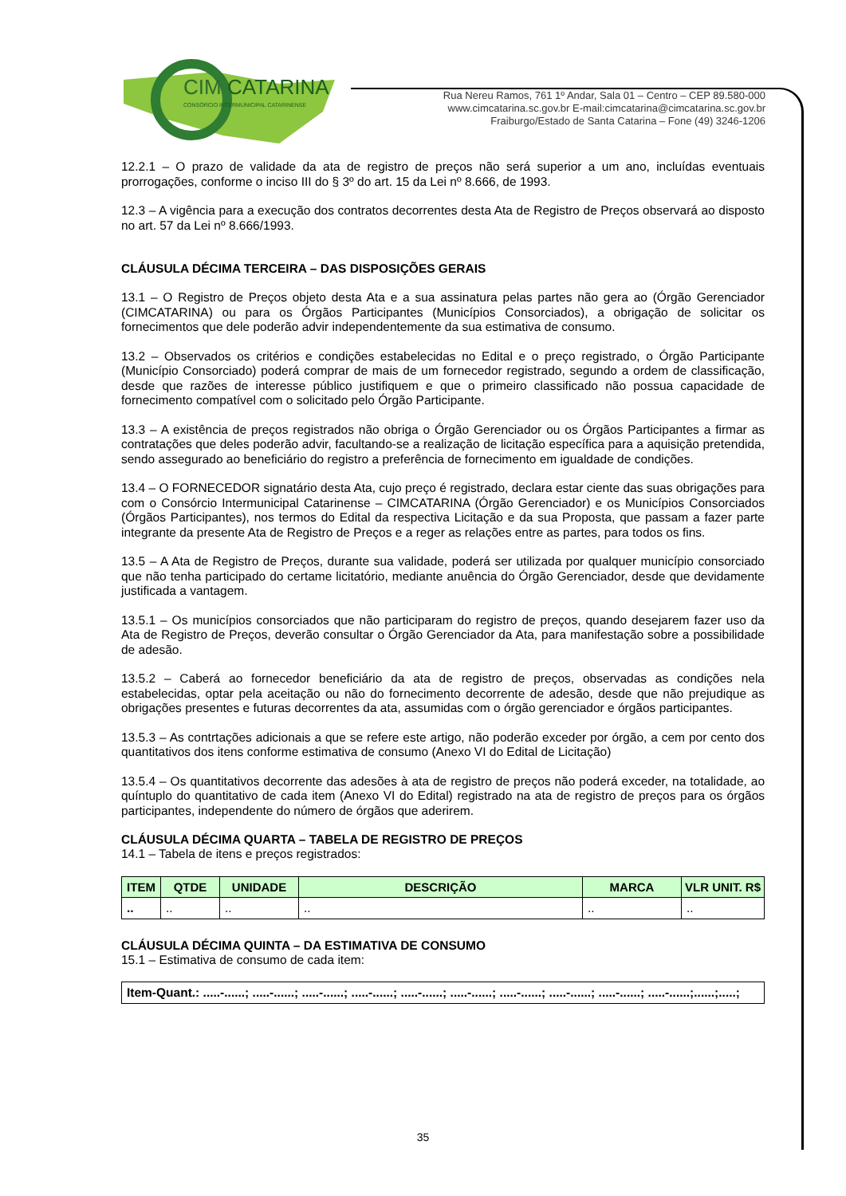CIM
CATARINA
CONSÓRCIO INTERMUNICIPAL CATARINENSE
Rua Nereu Ramos, 761 1º Andar, Sala 01 – Centro – CEP 89.580-000
www.cimcatarina.sc.gov.br E-mail:cimcatarina@cimcatarina.sc.gov.br
Fraiburgo/Estado de Santa Catarina – Fone (49) 3246-1206
12.2.1 – O prazo de validade da ata de registro de preços não será superior a um ano, incluídas eventuais prorrogações, conforme o inciso III do § 3º do art. 15 da Lei nº 8.666, de 1993.
12.3 – A vigência para a execução dos contratos decorrentes desta Ata de Registro de Preços observará ao disposto no art. 57 da Lei nº 8.666/1993.
CLÁUSULA DÉCIMA TERCEIRA – DAS DISPOSIÇÕES GERAIS
13.1 – O Registro de Preços objeto desta Ata e a sua assinatura pelas partes não gera ao (Órgão Gerenciador (CIMCATARINA) ou para os Órgãos Participantes (Municípios Consorciados), a obrigação de solicitar os fornecimentos que dele poderão advir independentemente da sua estimativa de consumo.
13.2 – Observados os critérios e condições estabelecidas no Edital e o preço registrado, o Órgão Participante (Município Consorciado) poderá comprar de mais de um fornecedor registrado, segundo a ordem de classificação, desde que razões de interesse público justifiquem e que o primeiro classificado não possua capacidade de fornecimento compatível com o solicitado pelo Órgão Participante.
13.3 – A existência de preços registrados não obriga o Órgão Gerenciador ou os Órgãos Participantes a firmar as contratações que deles poderão advir, facultando-se a realização de licitação específica para a aquisição pretendida, sendo assegurado ao beneficiário do registro a preferência de fornecimento em igualdade de condições.
13.4 – O FORNECEDOR signatário desta Ata, cujo preço é registrado, declara estar ciente das suas obrigações para com o Consórcio Intermunicipal Catarinense – CIMCATARINA (Órgão Gerenciador) e os Municípios Consorciados (Órgãos Participantes), nos termos do Edital da respectiva Licitação e da sua Proposta, que passam a fazer parte integrante da presente Ata de Registro de Preços e a reger as relações entre as partes, para todos os fins.
13.5 – A Ata de Registro de Preços, durante sua validade, poderá ser utilizada por qualquer município consorciado que não tenha participado do certame licitatório, mediante anuência do Órgão Gerenciador, desde que devidamente justificada a vantagem.
13.5.1 – Os municípios consorciados que não participaram do registro de preços, quando desejarem fazer uso da Ata de Registro de Preços, deverão consultar o Órgão Gerenciador da Ata, para manifestação sobre a possibilidade de adesão.
13.5.2 – Caberá ao fornecedor beneficiário da ata de registro de preços, observadas as condições nela estabelecidas, optar pela aceitação ou não do fornecimento decorrente de adesão, desde que não prejudique as obrigações presentes e futuras decorrentes da ata, assumidas com o órgão gerenciador e órgãos participantes.
13.5.3 – As contrtações adicionais a que se refere este artigo, não poderão exceder por órgão, a cem por cento dos quantitativos dos itens conforme estimativa de consumo (Anexo VI do Edital de Licitação)
13.5.4 – Os quantitativos decorrente das adesões à ata de registro de preços não poderá exceder, na totalidade, ao quíntuplo do quantitativo de cada item (Anexo VI do Edital) registrado na ata de registro de preços para os órgãos participantes, independente do número de órgãos que aderirem.
CLÁUSULA DÉCIMA QUARTA – TABELA DE REGISTRO DE PREÇOS
14.1 – Tabela de itens e preços registrados:
| ITEM | QTDE | UNIDADE | DESCRIÇÃO | MARCA | VLR UNIT. R$ |
| --- | --- | --- | --- | --- | --- |
| .. | .. | .. | .. | .. | .. |
CLÁUSULA DÉCIMA QUINTA – DA ESTIMATIVA DE CONSUMO
15.1 – Estimativa de consumo de cada item:
| Item-Quant.: .....-......; .....-......; .....-......; .....-......; .....-......; .....-......; .....-......; .....-......; .....-......; .....-......;......;.....; |
35